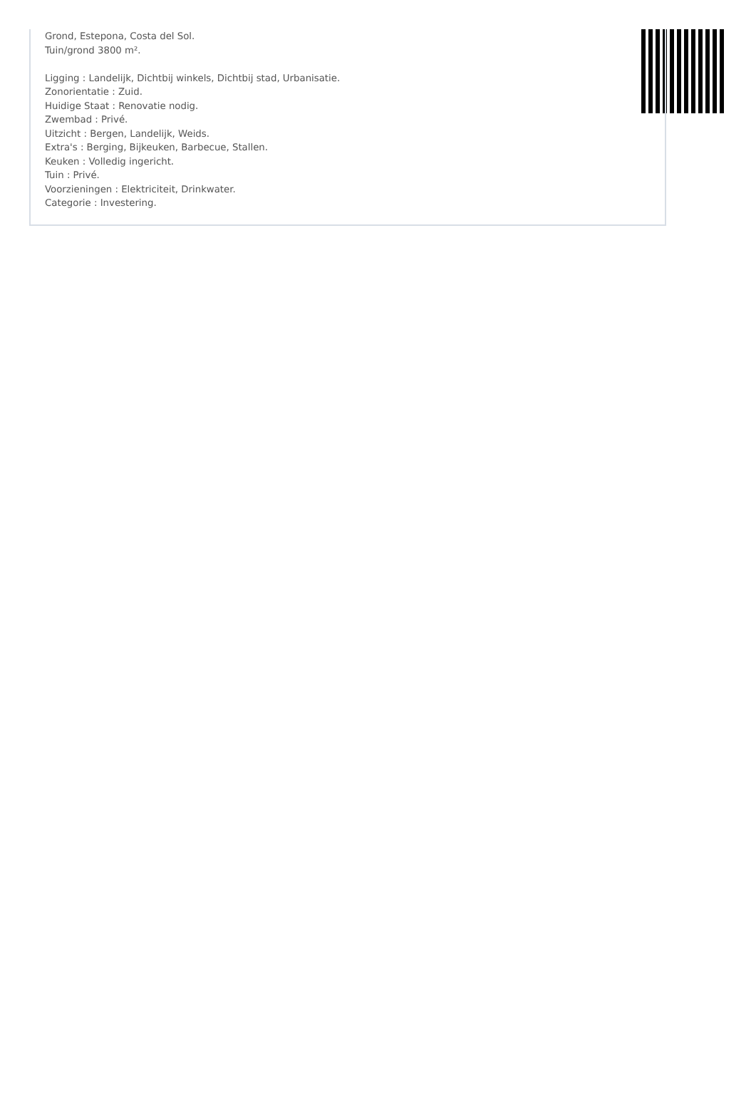Grond, Estepona, Costa del Sol.
Tuin/grond 3800 m².
Ligging : Landelijk, Dichtbij winkels, Dichtbij stad, Urbanisatie.
Zonorientatie : Zuid.
Huidige Staat : Renovatie nodig.
Zwembad : Privé.
Uitzicht : Bergen, Landelijk, Weids.
Extra's : Berging, Bijkeuken, Barbecue, Stallen.
Keuken : Volledig ingericht.
Tuin : Privé.
Voorzieningen : Elektriciteit, Drinkwater.
Categorie : Investering.